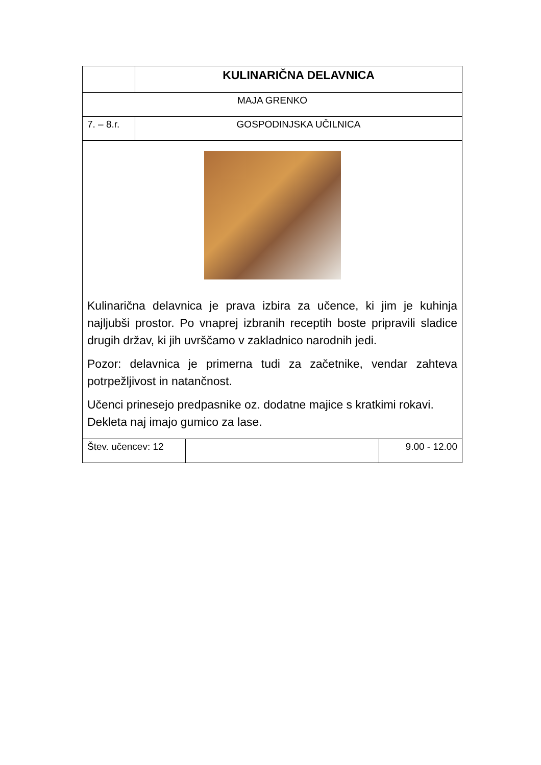| | KULINARIČNA DELAVNICA | | |
| MAJA GRENKO | | | |
| 7. – 8.r. | GOSPODINJSKA UČILNICA | | |
| Kulinarična delavnica je prava izbira za učence, ki jim je kuhinja najljubši prostor. Po vnaprej izbranih receptih boste pripravili sladice drugih držav, ki jih uvrščamo v zakladnico narodnih jedi. Pozor: delavnica je primerna tudi za začetnike, vendar zahteva potrpežljivost in natančnost. Učenci prinesejo predpasnike oz. dodatne majice s kratkimi rokavi. Dekleta naj imajo gumico za lase. | | | |
| Štev. učencev: 12 | | | 9.00 - 12.00 |